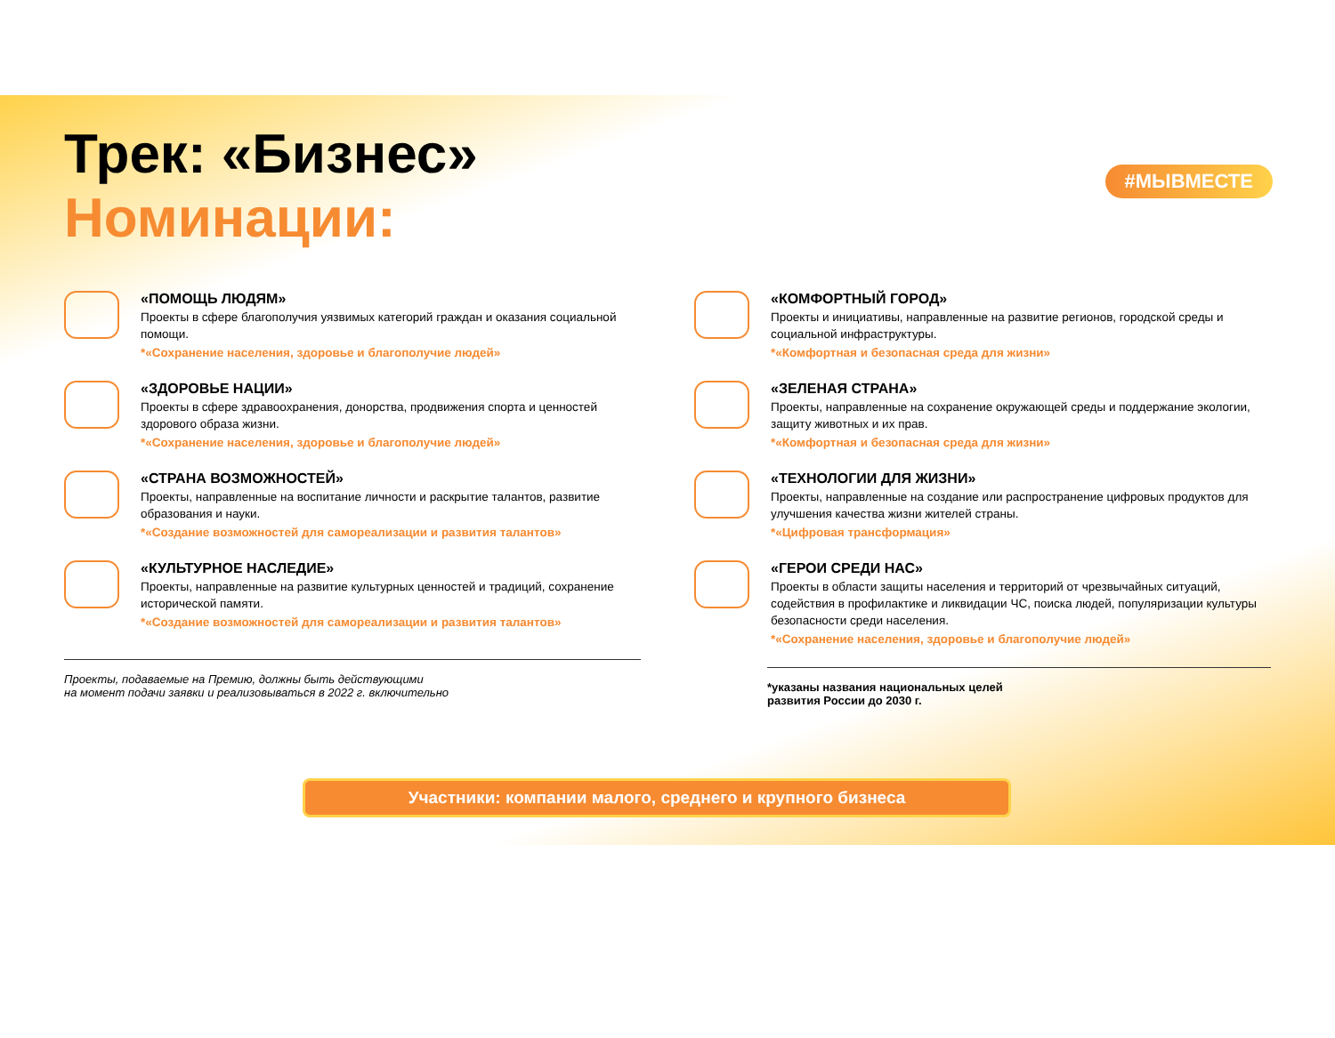Трек: «Бизнес»
Номинации:
#МЫВМЕСТЕ
«ПОМОЩЬ ЛЮДЯМ»
Проекты в сфере благополучия уязвимых категорий граждан и оказания социальной помощи.
*«Сохранение населения, здоровье и благополучие людей»
«ЗДОРОВЬЕ НАЦИИ»
Проекты в сфере здравоохранения, донорства, продвижения спорта и ценностей здорового образа жизни.
*«Сохранение населения, здоровье и благополучие людей»
«СТРАНА ВОЗМОЖНОСТЕЙ»
Проекты, направленные на воспитание личности и раскрытие талантов, развитие образования и науки.
*«Создание возможностей для самореализации и развития талантов»
«КУЛЬТУРНОЕ НАСЛЕДИЕ»
Проекты, направленные на развитие культурных ценностей и традиций, сохранение исторической памяти.
*«Создание возможностей для самореализации и развития талантов»
Проекты, подаваемые на Премию, должны быть действующими
на момент подачи заявки и реализовываться в 2022 г. включительно
«КОМФОРТНЫЙ ГОРОД»
Проекты и инициативы, направленные на развитие регионов, городской среды и социальной инфраструктуры.
*«Комфортная и безопасная среда для жизни»
«ЗЕЛЕНАЯ СТРАНА»
Проекты, направленные на сохранение окружающей среды и поддержание экологии, защиту животных и их прав.
*«Комфортная и безопасная среда для жизни»
«ТЕХНОЛОГИИ ДЛЯ ЖИЗНИ»
Проекты, направленные на создание или распространение цифровых продуктов для улучшения качества жизни жителей страны.
*«Цифровая трансформация»
«ГЕРОИ СРЕДИ НАС»
Проекты в области защиты населения и территорий от чрезвычайных ситуаций, содействия в профилактике и ликвидации ЧС, поиска людей, популяризации культуры безопасности среди населения.
*«Сохранение населения, здоровье и благополучие людей»
*указаны названия национальных целей
развития России до 2030 г.
Участники: компании малого, среднего и крупного бизнеса